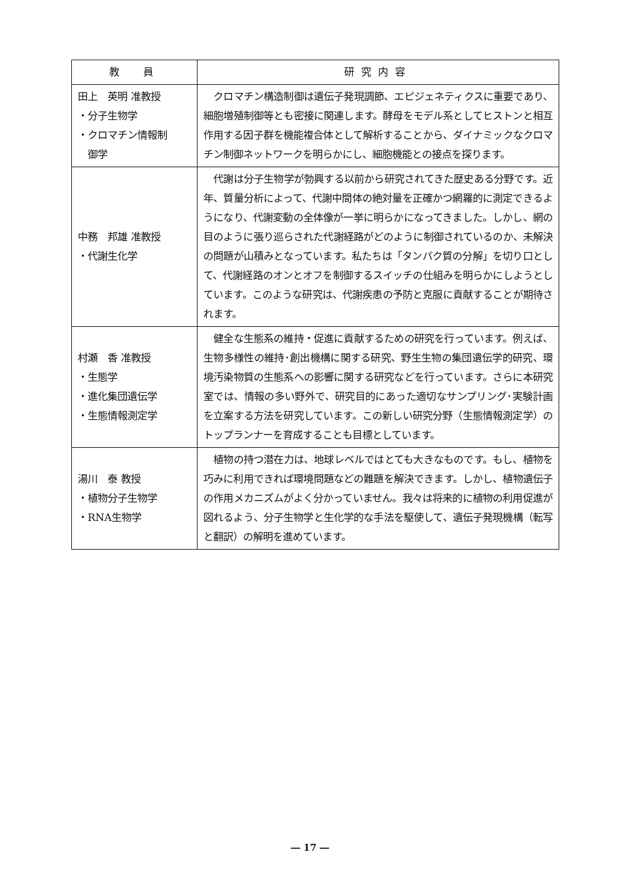| 教 員 | 研究内容 |
| --- | --- |
| 田上 英明 准教授 ・分子生物学 ・クロマチン情報制 御学 | クロマチン構造制御は遺伝子発現調節、エピジェネティクスに重要であり、細胞増殖制御等とも密接に関連します。酵母をモデル系としてヒストンと相互作用する因子群を機能複合体として解析することから、ダイナミックなクロマチン制御ネットワークを明らかにし、細胞機能との接点を探ります。 |
| 中務 邦雄 准教授 ・代謝生化学 | 代謝は分子生物学が勃興する以前から研究されてきた歴史ある分野です。近年、質量分析によって、代謝中間体の絶対量を正確かつ網羅的に測定できるようになり、代謝変動の全体像が一挙に明らかになってきました。しかし、網の目のように張り巡らされた代謝経路がどのように制御されているのか、未解決の問題が山積みとなっています。私たちは「タンパク質の分解」を切り口として、代謝経路のオンとオフを制御するスイッチの仕組みを明らかにしようとしています。このような研究は、代謝疾患の予防と克服に貢献することが期待されます。 |
| 村瀬 香 准教授 ・生態学 ・進化集団遺伝学 ・生態情報測定学 | 健全な生態系の維持・促進に貢献するための研究を行っています。例えば、生物多様性の維持･創出機構に関する研究、野生生物の集団遺伝学的研究、環境汚染物質の生態系への影響に関する研究などを行っています。さらに本研究室では、情報の多い野外で、研究目的にあった適切なサンプリング･実験計画を立案する方法を研究しています。この新しい研究分野（生態情報測定学）のトップランナーを育成することも目標としています。 |
| 湯川 泰 教授 ・植物分子生物学 ・RNA生物学 | 植物の持つ潜在力は、地球レベルではとても大きなものです。もし、植物を巧みに利用できれば環境問題などの難題を解決できます。しかし、植物遺伝子の作用メカニズムがよく分かっていません。我々は将来的に植物の利用促進が図れるよう、分子生物学と生化学的な手法を駆使して、遺伝子発現機構（転写と翻訳）の解明を進めています。 |
― 17 ―